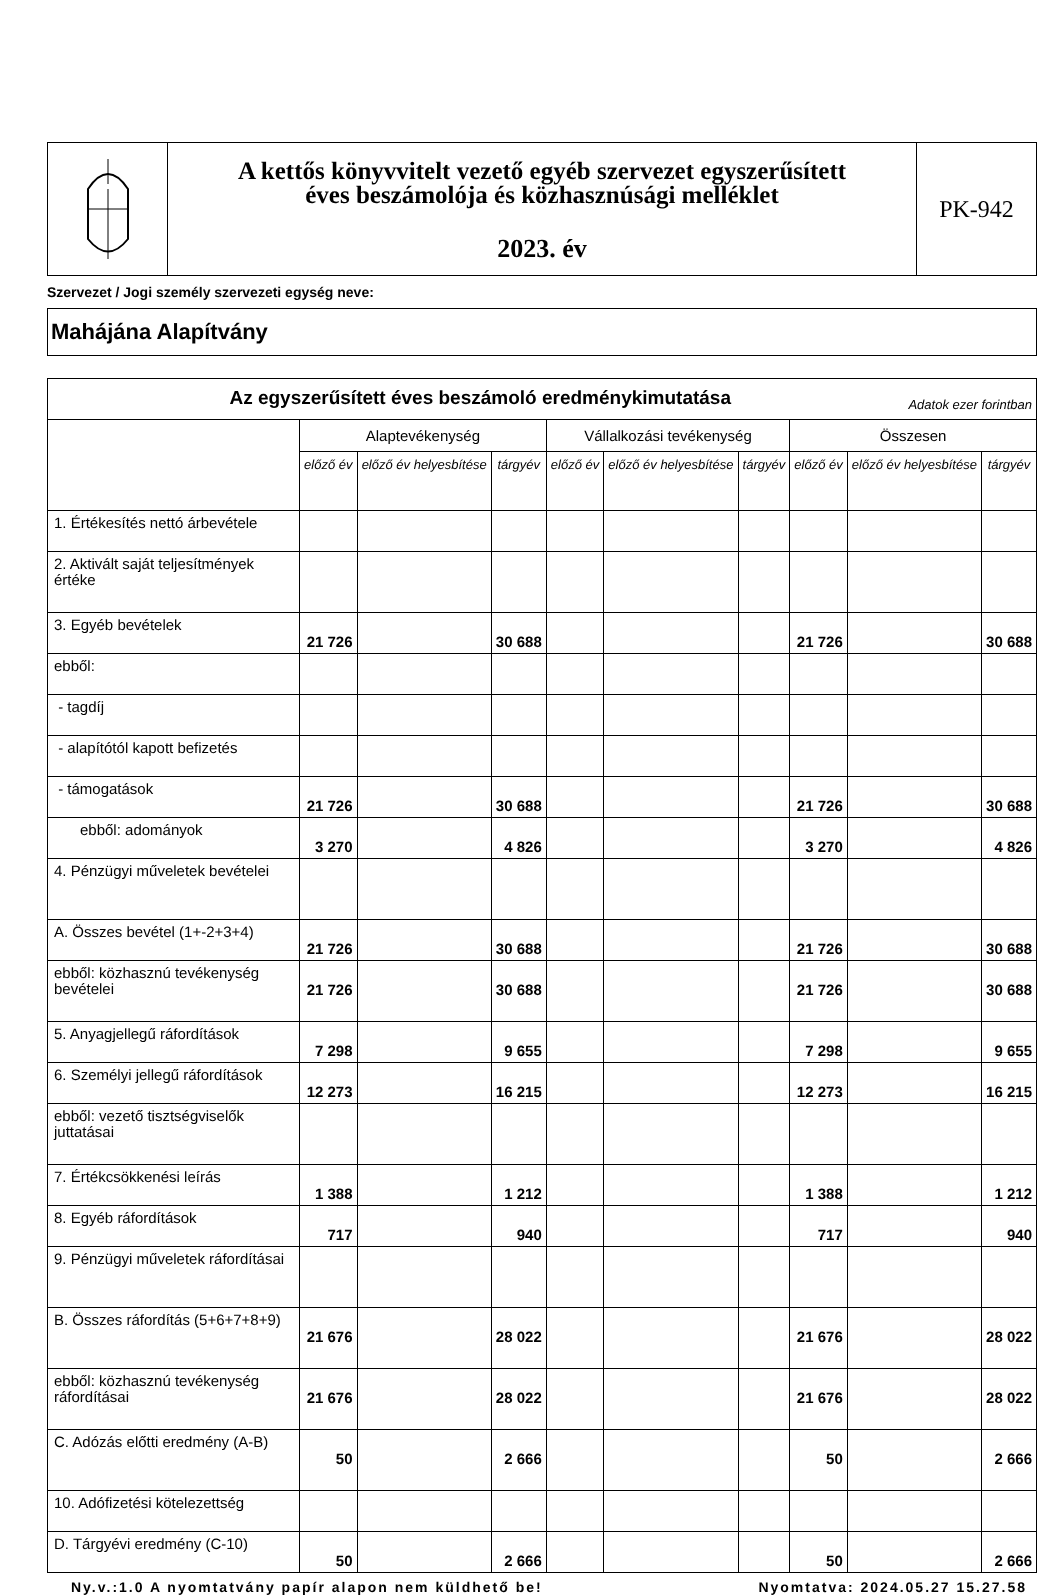A kettős könyvvitelt vezető egyéb szervezet egyszerűsített
éves beszámolója és közhasznúsági melléklet
2023. év
PK-942
Szervezet / Jogi személy szervezeti egység neve:
Mahájána Alapítvány
| Az egyszerűsített éves beszámoló eredménykimutatása Adatok ezer forintban | | | | | | | | | |
| --- | --- | --- | --- | --- | --- | --- | --- | --- | --- |
| | Alaptevékenység | | | Vállalkozási tevékenység | | | Összesen | | |
| | előző év | előző év helyesbítése | tárgyév | előző év | előző év helyesbítése | tárgyév | előző év | előző év helyesbítése | tárgyév |
| 1. Értékesítés nettó árbevétele | | | | | | | | | |
| 2. Aktivált saját teljesítmények értéke | | | | | | | | | |
| 3. Egyéb bevételek | 21 726 | | 30 688 | | | | 21 726 | | 30 688 |
| ebből: | | | | | | | | | |
| - tagdíj | | | | | | | | | |
| - alapítótól kapott befizetés | | | | | | | | | |
| - támogatások | 21 726 | | 30 688 | | | | 21 726 | | 30 688 |
| ebből: adományok | 3 270 | | 4 826 | | | | 3 270 | | 4 826 |
| 4. Pénzügyi műveletek bevételei | | | | | | | | | |
| A. Összes bevétel (1+-2+3+4) | 21 726 | | 30 688 | | | | 21 726 | | 30 688 |
| ebből: közhasznú tevékenység bevételei | 21 726 | | 30 688 | | | | 21 726 | | 30 688 |
| 5. Anyagjellegű ráfordítások | 7 298 | | 9 655 | | | | 7 298 | | 9 655 |
| 6. Személyi jellegű ráfordítások | 12 273 | | 16 215 | | | | 12 273 | | 16 215 |
| ebből: vezető tisztségviselők juttatásai | | | | | | | | | |
| 7. Értékcsökkenési leírás | 1 388 | | 1 212 | | | | 1 388 | | 1 212 |
| 8. Egyéb ráfordítások | 717 | | 940 | | | | 717 | | 940 |
| 9. Pénzügyi műveletek ráfordításai | | | | | | | | | |
| B. Összes ráfordítás (5+6+7+8+9) | 21 676 | | 28 022 | | | | 21 676 | | 28 022 |
| ebből: közhasznú tevékenység ráfordításai | 21 676 | | 28 022 | | | | 21 676 | | 28 022 |
| C. Adózás előtti eredmény (A-B) | 50 | | 2 666 | | | | 50 | | 2 666 |
| 10. Adófizetési kötelezettség | | | | | | | | | |
| D. Tárgyévi eredmény (C-10) | 50 | | 2 666 | | | | 50 | | 2 666 |
Ny.v.:1.0 A nyomtatvány papír alapon nem küldhető be! Nyomtatva: 2024.05.27 15.27.58